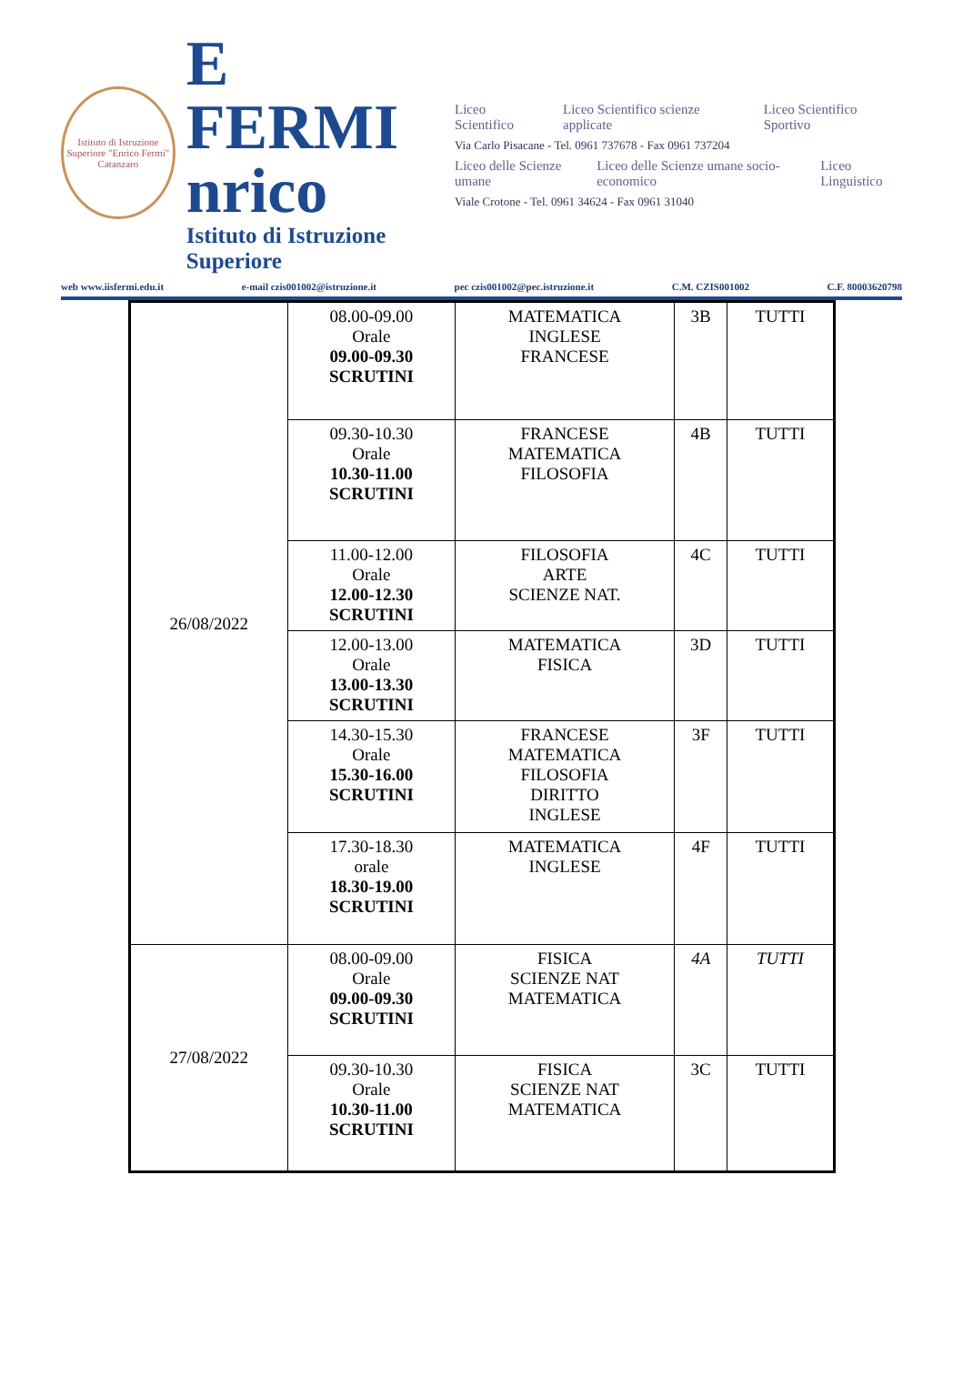Istituto di Istruzione Superiore "Enrico Fermi" Catanzaro
E FERMI
nrico
Istituto di Istruzione Superiore
Liceo Scientifico Liceo Scientifico scienze applicate Liceo Scientifico Sportivo
Via Carlo Pisacane - Tel. 0961 737678 - Fax 0961 737204
Liceo delle Scienze umane Liceo delle Scienze umane socio-economico Liceo Linguistico
Viale Crotone - Tel. 0961 34624 - Fax 0961 31040
web www.iisfermi.edu.it e-mail czis001002@istruzione.it pec czis001002@pec.istruzione.it C.M. CZIS001002 C.F. 80003620798
| 26/08/2022 | 08.00-09.00 Orale 09.00-09.30 SCRUTINI | MATEMATICA INGLESE FRANCESE | 3B | TUTTI |
| | 09.30-10.30 Orale 10.30-11.00 SCRUTINI | FRANCESE MATEMATICA FILOSOFIA | 4B | TUTTI |
| | 11.00-12.00 Orale 12.00-12.30 SCRUTINI | FILOSOFIA ARTE SCIENZE NAT. | 4C | TUTTI |
| | 12.00-13.00 Orale 13.00-13.30 SCRUTINI | MATEMATICA FISICA | 3D | TUTTI |
| | 14.30-15.30 Orale 15.30-16.00 SCRUTINI | FRANCESE MATEMATICA FILOSOFIA DIRITTO INGLESE | 3F | TUTTI |
| | 17.30-18.30 orale 18.30-19.00 SCRUTINI | MATEMATICA INGLESE | 4F | TUTTI |
| 27/08/2022 | 08.00-09.00 Orale 09.00-09.30 SCRUTINI | FISICA SCIENZE NAT MATEMATICA | 4A | TUTTI |
| | 09.30-10.30 Orale 10.30-11.00 SCRUTINI | FISICA SCIENZE NAT MATEMATICA | 3C | TUTTI |